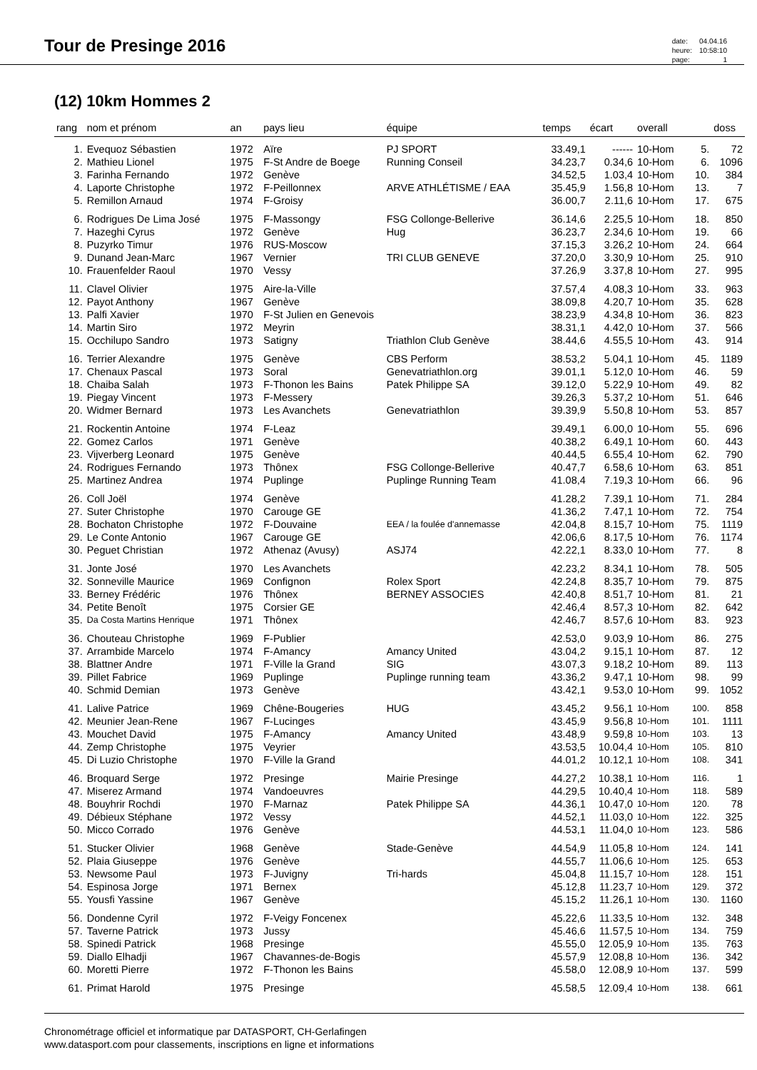Tour de Presinge 2016
| date: | 04.04.16 |
| heure: | 10:58:10 |
| page: | 1 |
(12) 10km Hommes 2
| rang | nom et prénom | an | pays lieu | équipe | temps | écart | overall | | doss |
| --- | --- | --- | --- | --- | --- | --- | --- | --- | --- |
| 1. | Evequoz Sébastien | 1972 | Aïre | PJ SPORT | 33.49,1 | ------ | 10-Hom | 5. | 72 |
| 2. | Mathieu Lionel | 1975 | F-St Andre de Boege | Running Conseil | 34.23,7 | 0.34,6 | 10-Hom | 6. | 1096 |
| 3. | Farinha Fernando | 1972 | Genève | | 34.52,5 | 1.03,4 | 10-Hom | 10. | 384 |
| 4. | Laporte Christophe | 1972 | F-Peillonnex | ARVE ATHLÉTISME / EAA | 35.45,9 | 1.56,8 | 10-Hom | 13. | 7 |
| 5. | Remillon Arnaud | 1974 | F-Groisy | | 36.00,7 | 2.11,6 | 10-Hom | 17. | 675 |
| 6. | Rodrigues De Lima José | 1975 | F-Massongy | FSG Collonge-Bellerive | 36.14,6 | 2.25,5 | 10-Hom | 18. | 850 |
| 7. | Hazeghi Cyrus | 1972 | Genève | Hug | 36.23,7 | 2.34,6 | 10-Hom | 19. | 66 |
| 8. | Puzyrko Timur | 1976 | RUS-Moscow | | 37.15,3 | 3.26,2 | 10-Hom | 24. | 664 |
| 9. | Dunand Jean-Marc | 1967 | Vernier | TRI CLUB GENEVE | 37.20,0 | 3.30,9 | 10-Hom | 25. | 910 |
| 10. | Frauenfelder Raoul | 1970 | Vessy | | 37.26,9 | 3.37,8 | 10-Hom | 27. | 995 |
| 11. | Clavel Olivier | 1975 | Aire-la-Ville | | 37.57,4 | 4.08,3 | 10-Hom | 33. | 963 |
| 12. | Payot Anthony | 1967 | Genève | | 38.09,8 | 4.20,7 | 10-Hom | 35. | 628 |
| 13. | Palfi Xavier | 1970 | F-St Julien en Genevois | | 38.23,9 | 4.34,8 | 10-Hom | 36. | 823 |
| 14. | Martin Siro | 1972 | Meyrin | | 38.31,1 | 4.42,0 | 10-Hom | 37. | 566 |
| 15. | Occhilupo Sandro | 1973 | Satigny | Triathlon Club Genève | 38.44,6 | 4.55,5 | 10-Hom | 43. | 914 |
| 16. | Terrier Alexandre | 1975 | Genève | CBS Perform | 38.53,2 | 5.04,1 | 10-Hom | 45. | 1189 |
| 17. | Chenaux Pascal | 1973 | Soral | Genevatriathlon.org | 39.01,1 | 5.12,0 | 10-Hom | 46. | 59 |
| 18. | Chaiba Salah | 1973 | F-Thonon les Bains | Patek Philippe SA | 39.12,0 | 5.22,9 | 10-Hom | 49. | 82 |
| 19. | Piegay Vincent | 1973 | F-Messery | | 39.26,3 | 5.37,2 | 10-Hom | 51. | 646 |
| 20. | Widmer Bernard | 1973 | Les Avanchets | Genevatriathlon | 39.39,9 | 5.50,8 | 10-Hom | 53. | 857 |
| 21. | Rockentin Antoine | 1974 | F-Leaz | | 39.49,1 | 6.00,0 | 10-Hom | 55. | 696 |
| 22. | Gomez Carlos | 1971 | Genève | | 40.38,2 | 6.49,1 | 10-Hom | 60. | 443 |
| 23. | Vijverberg Leonard | 1975 | Genève | | 40.44,5 | 6.55,4 | 10-Hom | 62. | 790 |
| 24. | Rodrigues Fernando | 1973 | Thônex | FSG Collonge-Bellerive | 40.47,7 | 6.58,6 | 10-Hom | 63. | 851 |
| 25. | Martinez Andrea | 1974 | Puplinge | Puplinge Running Team | 41.08,4 | 7.19,3 | 10-Hom | 66. | 96 |
| 26. | Coll Joël | 1974 | Genève | | 41.28,2 | 7.39,1 | 10-Hom | 71. | 284 |
| 27. | Suter Christophe | 1970 | Carouge GE | | 41.36,2 | 7.47,1 | 10-Hom | 72. | 754 |
| 28. | Bochaton Christophe | 1972 | F-Douvaine | EEA / la foulée d'annemasse | 42.04,8 | 8.15,7 | 10-Hom | 75. | 1119 |
| 29. | Le Conte Antonio | 1967 | Carouge GE | | 42.06,6 | 8.17,5 | 10-Hom | 76. | 1174 |
| 30. | Peguet Christian | 1972 | Athenaz (Avusy) | ASJ74 | 42.22,1 | 8.33,0 | 10-Hom | 77. | 8 |
| 31. | Jonte José | 1970 | Les Avanchets | | 42.23,2 | 8.34,1 | 10-Hom | 78. | 505 |
| 32. | Sonneville Maurice | 1969 | Confignon | Rolex Sport | 42.24,8 | 8.35,7 | 10-Hom | 79. | 875 |
| 33. | Berney Frédéric | 1976 | Thônex | BERNEY ASSOCIES | 42.40,8 | 8.51,7 | 10-Hom | 81. | 21 |
| 34. | Petite Benoît | 1975 | Corsier GE | | 42.46,4 | 8.57,3 | 10-Hom | 82. | 642 |
| 35. | Da Costa Martins Henrique | 1971 | Thônex | | 42.46,7 | 8.57,6 | 10-Hom | 83. | 923 |
| 36. | Chouteau Christophe | 1969 | F-Publier | | 42.53,0 | 9.03,9 | 10-Hom | 86. | 275 |
| 37. | Arrambide Marcelo | 1974 | F-Amancy | Amancy United | 43.04,2 | 9.15,1 | 10-Hom | 87. | 12 |
| 38. | Blattner Andre | 1971 | F-Ville la Grand | SIG | 43.07,3 | 9.18,2 | 10-Hom | 89. | 113 |
| 39. | Pillet Fabrice | 1969 | Puplinge | Puplinge running team | 43.36,2 | 9.47,1 | 10-Hom | 98. | 99 |
| 40. | Schmid Demian | 1973 | Genève | | 43.42,1 | 9.53,0 | 10-Hom | 99. | 1052 |
| 41. | Lalive Patrice | 1969 | Chêne-Bougeries | HUG | 43.45,2 | 9.56,1 | 10-Hom | 100. | 858 |
| 42. | Meunier Jean-Rene | 1967 | F-Lucinges | | 43.45,9 | 9.56,8 | 10-Hom | 101. | 1111 |
| 43. | Mouchet David | 1975 | F-Amancy | Amancy United | 43.48,9 | 9.59,8 | 10-Hom | 103. | 13 |
| 44. | Zemp Christophe | 1975 | Veyrier | | 43.53,5 | 10.04,4 | 10-Hom | 105. | 810 |
| 45. | Di Luzio Christophe | 1970 | F-Ville la Grand | | 44.01,2 | 10.12,1 | 10-Hom | 108. | 341 |
| 46. | Broquard Serge | 1972 | Presinge | Mairie Presinge | 44.27,2 | 10.38,1 | 10-Hom | 116. | 1 |
| 47. | Miserez Armand | 1974 | Vandoeuvres | | 44.29,5 | 10.40,4 | 10-Hom | 118. | 589 |
| 48. | Bouyhrir Rochdi | 1970 | F-Marnaz | Patek Philippe SA | 44.36,1 | 10.47,0 | 10-Hom | 120. | 78 |
| 49. | Débieux Stéphane | 1972 | Vessy | | 44.52,1 | 11.03,0 | 10-Hom | 122. | 325 |
| 50. | Micco Corrado | 1976 | Genève | | 44.53,1 | 11.04,0 | 10-Hom | 123. | 586 |
| 51. | Stucker Olivier | 1968 | Genève | Stade-Genève | 44.54,9 | 11.05,8 | 10-Hom | 124. | 141 |
| 52. | Plaia Giuseppe | 1976 | Genève | | 44.55,7 | 11.06,6 | 10-Hom | 125. | 653 |
| 53. | Newsome Paul | 1973 | F-Juvigny | Tri-hards | 45.04,8 | 11.15,7 | 10-Hom | 128. | 151 |
| 54. | Espinosa Jorge | 1971 | Bernex | | 45.12,8 | 11.23,7 | 10-Hom | 129. | 372 |
| 55. | Yousfi Yassine | 1967 | Genève | | 45.15,2 | 11.26,1 | 10-Hom | 130. | 1160 |
| 56. | Dondenne Cyril | 1972 | F-Veigy Foncenex | | 45.22,6 | 11.33,5 | 10-Hom | 132. | 348 |
| 57. | Taverne Patrick | 1973 | Jussy | | 45.46,6 | 11.57,5 | 10-Hom | 134. | 759 |
| 58. | Spinedi Patrick | 1968 | Presinge | | 45.55,0 | 12.05,9 | 10-Hom | 135. | 763 |
| 59. | Diallo Elhadji | 1967 | Chavannes-de-Bogis | | 45.57,9 | 12.08,8 | 10-Hom | 136. | 342 |
| 60. | Moretti Pierre | 1972 | F-Thonon les Bains | | 45.58,0 | 12.08,9 | 10-Hom | 137. | 599 |
| 61. | Primat Harold | 1975 | Presinge | | 45.58,5 | 12.09,4 | 10-Hom | 138. | 661 |
Chronométrage officiel et informatique par DATASPORT, CH-Gerlafingen
www.datasport.com pour classements, inscriptions en ligne et informations